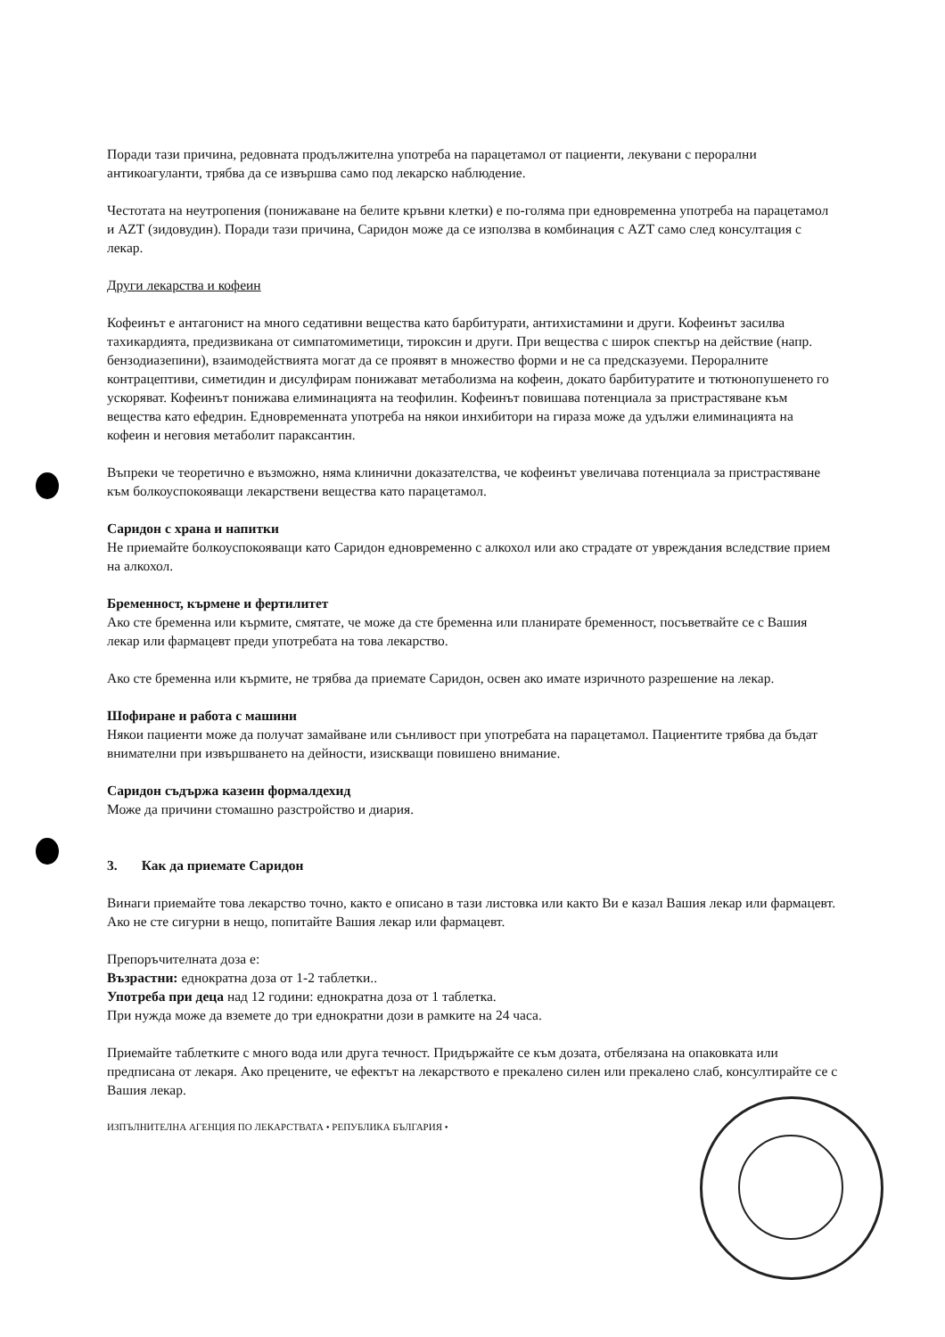Поради тази причина, редовната продължителна употреба на парацетамол от пациенти, лекувани с перорални антикоагуланти, трябва да се извършва само под лекарско наблюдение.
Честотата на неутропения (понижаване на белите кръвни клетки) е по-голяма при едновременна употреба на парацетамол и AZT (зидовудин). Поради тази причина, Саридон може да се използва в комбинация с AZT само след консултация с лекар.
Други лекарства и кофеин
Кофеинът е антагонист на много седативни вещества като барбитурати, антихистамини и други. Кофеинът засилва тахикардията, предизвикана от симпатомиметици, тироксин и други. При вещества с широк спектър на действие (напр. бензодиазепини), взаимодействията могат да се проявят в множество форми и не са предсказуеми. Пероралните контрацептиви, симетидин и дисулфирам понижават метаболизма на кофеин, докато барбитуратите и тютюнопушенето го ускоряват. Кофеинът понижава елиминацията на теофилин. Кофеинът повишава потенциала за пристрастяване към вещества като ефедрин. Едновременната употреба на някои инхибитори на гираза може да удължи елиминацията на кофеин и неговия метаболит параксантин.
Въпреки че теоретично е възможно, няма клинични доказателства, че кофеинът увеличава потенциала за пристрастяване към болкоуспокояващи лекарствени вещества като парацетамол.
Саридон с храна и напитки
Не приемайте болкоуспокояващи като Саридон едновременно с алкохол или ако страдате от увреждания вследствие прием на алкохол.
Бременност, кърмене и фертилитет
Ако сте бременна или кърмите, смятате, че може да сте бременна или планирате бременност, посъветвайте се с Вашия лекар или фармацевт преди употребата на това лекарство.
Ако сте бременна или кърмите, не трябва да приемате Саридон, освен ако имате изричното разрешение на лекар.
Шофиране и работа с машини
Някои пациенти може да получат замайване или сънливост при употребата на парацетамол. Пациентите трябва да бъдат внимателни при извършването на дейности, изискващи повишено внимание.
Саридон съдържа казеин формалдехид
Може да причини стомашно разстройство и диария.
3. Как да приемате Саридон
Винаги приемайте това лекарство точно, както е описано в тази листовка или както Ви е казал Вашия лекар или фармацевт. Ако не сте сигурни в нещо, попитайте Вашия лекар или фармацевт.
Препоръчителната доза е:
Възрастни: еднократна доза от 1-2 таблетки..
Употреба при деца над 12 години: еднократна доза от 1 таблетка.
При нужда може да вземете до три еднократни дози в рамките на 24 часа.
Приемайте таблетките с много вода или друга течност. Придържайте се към дозата, отбелязана на опаковката или предписана от лекаря. Ако прецените, че ефектът на лекарството е прекалено силен или прекалено слаб, консултирайте се с Вашия лекар.
ИЗПЪЛНИТЕЛНА АГЕНЦИЯ ПО ЛЕКАРСТВАТА • РЕПУБЛИКА БЪЛГАРИЯ •